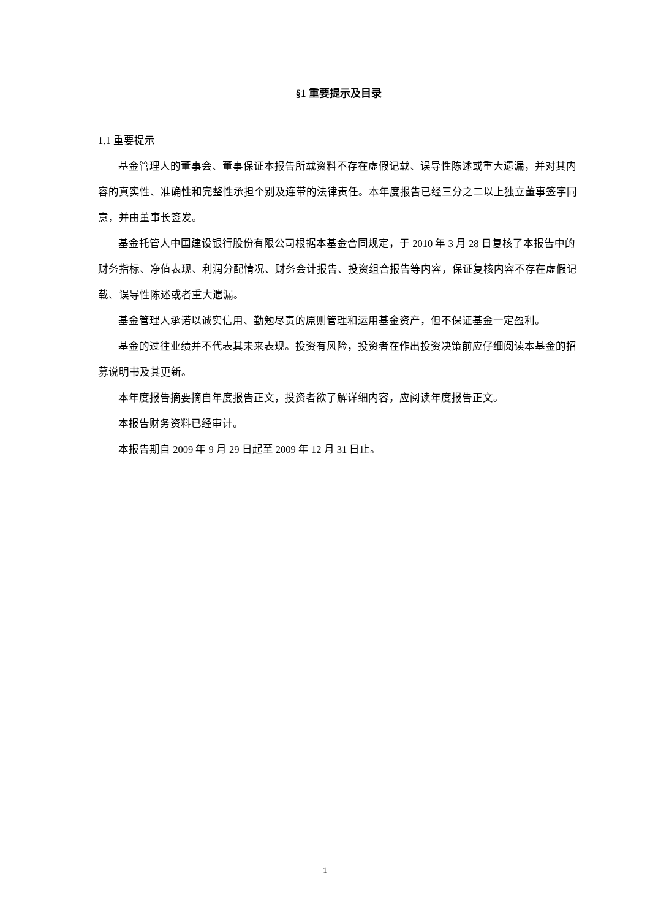§1 重要提示及目录
1.1 重要提示
基金管理人的董事会、董事保证本报告所载资料不存在虚假记载、误导性陈述或重大遗漏，并对其内容的真实性、准确性和完整性承担个别及连带的法律责任。本年度报告已经三分之二以上独立董事签字同意，并由董事长签发。
基金托管人中国建设银行股份有限公司根据本基金合同规定，于 2010 年 3 月 28 日复核了本报告中的财务指标、净值表现、利润分配情况、财务会计报告、投资组合报告等内容，保证复核内容不存在虚假记载、误导性陈述或者重大遗漏。
基金管理人承诺以诚实信用、勤勉尽责的原则管理和运用基金资产，但不保证基金一定盈利。
基金的过往业绩并不代表其未来表现。投资有风险，投资者在作出投资决策前应仔细阅读本基金的招募说明书及其更新。
本年度报告摘要摘自年度报告正文，投资者欲了解详细内容，应阅读年度报告正文。
本报告财务资料已经审计。
本报告期自 2009 年 9 月 29 日起至 2009 年 12 月 31 日止。
1